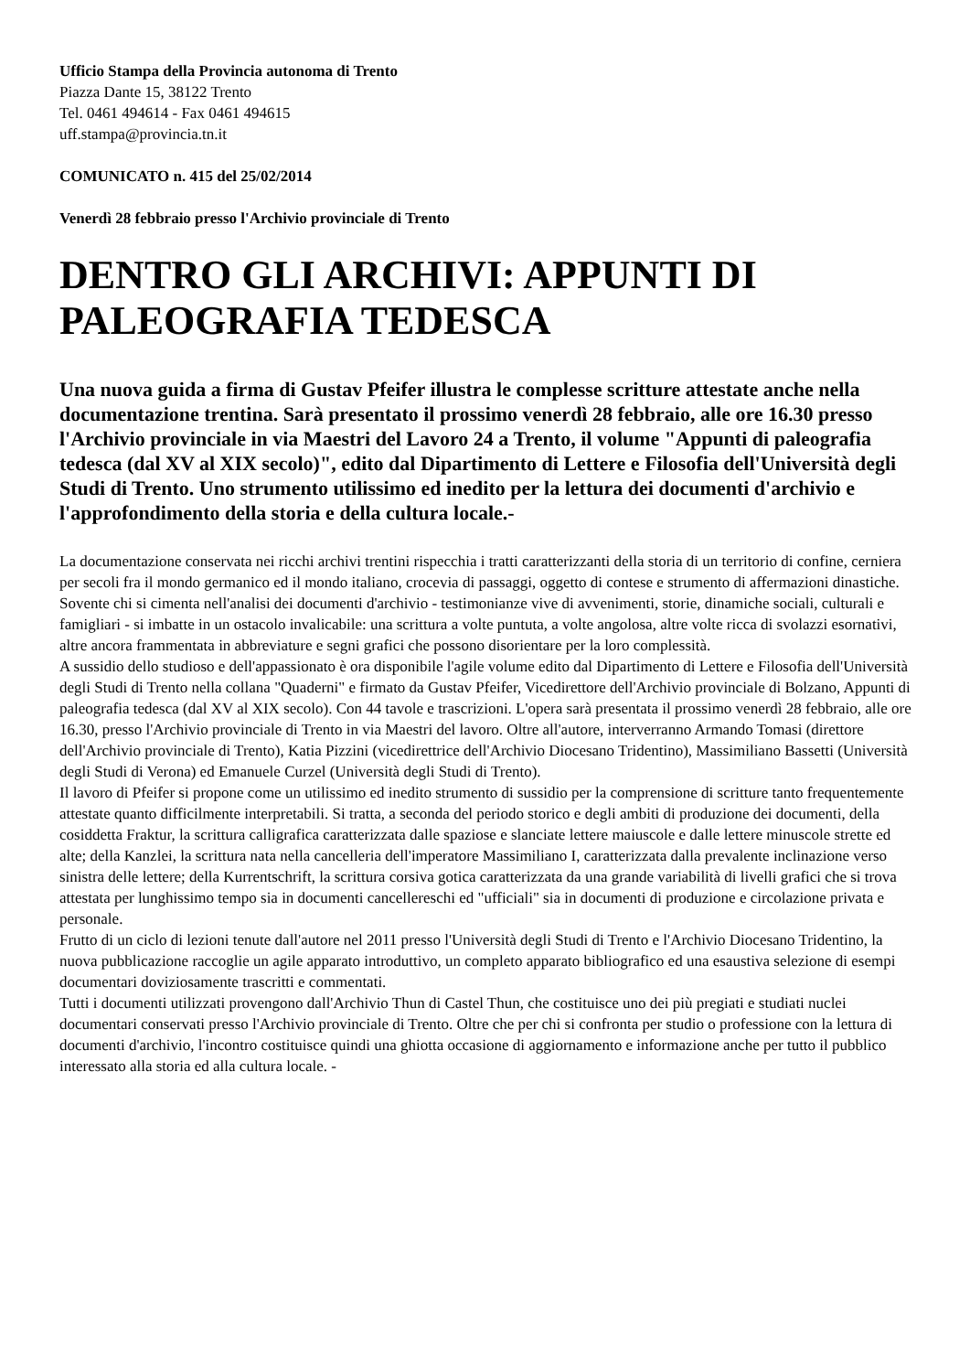Ufficio Stampa della Provincia autonoma di Trento
Piazza Dante 15, 38122 Trento
Tel. 0461 494614 - Fax 0461 494615
uff.stampa@provincia.tn.it
COMUNICATO n. 415 del 25/02/2014
Venerdì 28 febbraio presso l'Archivio provinciale di Trento
DENTRO GLI ARCHIVI: APPUNTI DI PALEOGRAFIA TEDESCA
Una nuova guida a firma di Gustav Pfeifer illustra le complesse scritture attestate anche nella documentazione trentina. Sarà presentato il prossimo venerdì 28 febbraio, alle ore 16.30 presso l'Archivio provinciale in via Maestri del Lavoro 24 a Trento, il volume "Appunti di paleografia tedesca (dal XV al XIX secolo)", edito dal Dipartimento di Lettere e Filosofia dell'Università degli Studi di Trento. Uno strumento utilissimo ed inedito per la lettura dei documenti d'archivio e l'approfondimento della storia e della cultura locale.-
La documentazione conservata nei ricchi archivi trentini rispecchia i tratti caratterizzanti della storia di un territorio di confine, cerniera per secoli fra il mondo germanico ed il mondo italiano, crocevia di passaggi, oggetto di contese e strumento di affermazioni dinastiche.
Sovente chi si cimenta nell'analisi dei documenti d'archivio - testimonianze vive di avvenimenti, storie, dinamiche sociali, culturali e famigliari - si imbatte in un ostacolo invalicabile: una scrittura a volte puntuta, a volte angolosa, altre volte ricca di svolazzi esornativi, altre ancora frammentata in abbreviature e segni grafici che possono disorientare per la loro complessità.
A sussidio dello studioso e dell'appassionato è ora disponibile l'agile volume edito dal Dipartimento di Lettere e Filosofia dell'Università degli Studi di Trento nella collana "Quaderni" e firmato da Gustav Pfeifer, Vicedirettore dell'Archivio provinciale di Bolzano, Appunti di paleografia tedesca (dal XV al XIX secolo). Con 44 tavole e trascrizioni. L'opera sarà presentata il prossimo venerdì 28 febbraio, alle ore 16.30, presso l'Archivio provinciale di Trento in via Maestri del lavoro. Oltre all'autore, interverranno Armando Tomasi (direttore dell'Archivio provinciale di Trento), Katia Pizzini (vicedirettrice dell'Archivio Diocesano Tridentino), Massimiliano Bassetti (Università degli Studi di Verona) ed Emanuele Curzel (Università degli Studi di Trento).
Il lavoro di Pfeifer si propone come un utilissimo ed inedito strumento di sussidio per la comprensione di scritture tanto frequentemente attestate quanto difficilmente interpretabili. Si tratta, a seconda del periodo storico e degli ambiti di produzione dei documenti, della cosiddetta Fraktur, la scrittura calligrafica caratterizzata dalle spaziose e slanciate lettere maiuscole e dalle lettere minuscole strette ed alte; della Kanzlei, la scrittura nata nella cancelleria dell'imperatore Massimiliano I, caratterizzata dalla prevalente inclinazione verso sinistra delle lettere; della Kurrentschrift, la scrittura corsiva gotica caratterizzata da una grande variabilità di livelli grafici che si trova attestata per lunghissimo tempo sia in documenti cancellereschi ed "ufficiali" sia in documenti di produzione e circolazione privata e personale.
Frutto di un ciclo di lezioni tenute dall'autore nel 2011 presso l'Università degli Studi di Trento e l'Archivio Diocesano Tridentino, la nuova pubblicazione raccoglie un agile apparato introduttivo, un completo apparato bibliografico ed una esaustiva selezione di esempi documentari doviziosamente trascritti e commentati.
Tutti i documenti utilizzati provengono dall'Archivio Thun di Castel Thun, che costituisce uno dei più pregiati e studiati nuclei documentari conservati presso l'Archivio provinciale di Trento. Oltre che per chi si confronta per studio o professione con la lettura di documenti d'archivio, l'incontro costituisce quindi una ghiotta occasione di aggiornamento e informazione anche per tutto il pubblico interessato alla storia ed alla cultura locale. -